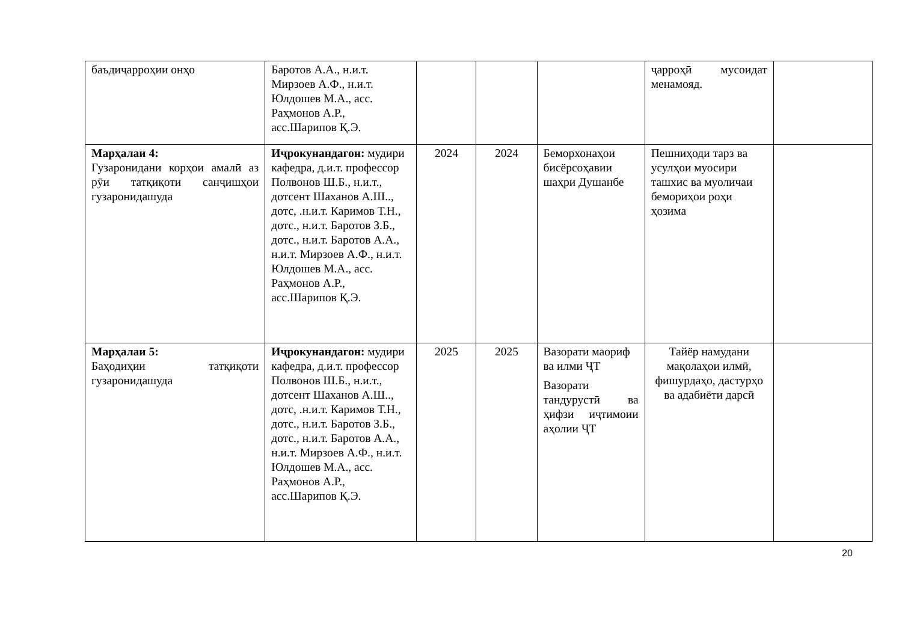| баъдиҷарроҳии онҳо | Баротов А.А., н.и.т. Мирзоев А.Ф., н.и.т. Юлдошев М.А., асс. Раҳмонов А.Р., асс.Шарипов Қ.Э. | | | | ҷарроҳӣ мусоидат менамояд. | |
| Марҳалаи 4: Гузаронидани корҳои амалӣ аз рӯи татқиқоти санҷишҳои гузаронидашуда | Иҷрокунандагон: мудири кафедра, д.и.т. профессор Полвонов Ш.Б., н.и.т., дотсент Шаханов А.Ш.., дотс, .н.и.т. Каримов Т.Н., дотс., н.и.т. Баротов З.Б., дотс., н.и.т. Баротов А.А., н.и.т. Мирзоев А.Ф., н.и.т. Юлдошев М.А., асс. Раҳмонов А.Р., асс.Шарипов Қ.Э. | 2024 | 2024 | Беморхонаҳои бисёрсоҳавии шаҳри Душанбе | Пешниҳоди тарз ва усулҳои муосири ташхис ва муоличаи бемориҳои роҳи ҳозима | |
| Марҳалаи 5: Баҳодиҳии татқиқоти гузаронидашуда | Иҷрокунандагон: мудири кафедра, д.и.т. профессор Полвонов Ш.Б., н.и.т., дотсент Шаханов А.Ш.., дотс, .н.и.т. Каримов Т.Н., дотс., н.и.т. Баротов З.Б., дотс., н.и.т. Баротов А.А., н.и.т. Мирзоев А.Ф., н.и.т. Юлдошев М.А., асс. Раҳмонов А.Р., асс.Шарипов Қ.Э. | 2025 | 2025 | Вазорати маориф ва илми ҶТ Вазорати тандурустӣ ва ҳифзи иҷтимоии аҳолии ҶТ | Тайёр намудани мақолаҳои илмӣ, фишурдаҳо, дастурҳо ва адабиёти дарсӣ | |
20